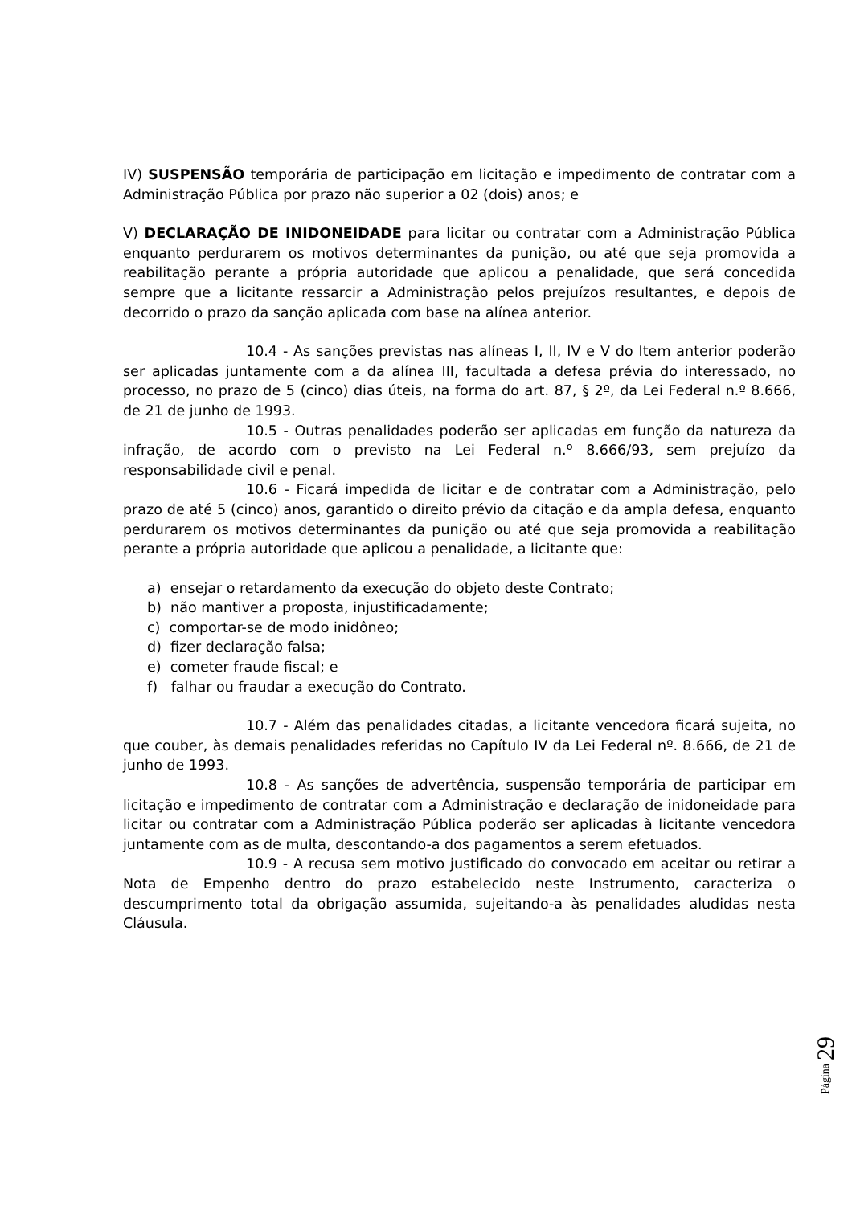IV) SUSPENSÃO temporária de participação em licitação e impedimento de contratar com a Administração Pública por prazo não superior a 02 (dois) anos; e
V) DECLARAÇÃO DE INIDONEIDADE para licitar ou contratar com a Administração Pública enquanto perdurarem os motivos determinantes da punição, ou até que seja promovida a reabilitação perante a própria autoridade que aplicou a penalidade, que será concedida sempre que a licitante ressarcir a Administração pelos prejuízos resultantes, e depois de decorrido o prazo da sanção aplicada com base na alínea anterior.
10.4 - As sanções previstas nas alíneas I, II, IV e V do Item anterior poderão ser aplicadas juntamente com a da alínea III, facultada a defesa prévia do interessado, no processo, no prazo de 5 (cinco) dias úteis, na forma do art. 87, § 2º, da Lei Federal n.º 8.666, de 21 de junho de 1993.
10.5 - Outras penalidades poderão ser aplicadas em função da natureza da infração, de acordo com o previsto na Lei Federal n.º 8.666/93, sem prejuízo da responsabilidade civil e penal.
10.6 - Ficará impedida de licitar e de contratar com a Administração, pelo prazo de até 5 (cinco) anos, garantido o direito prévio da citação e da ampla defesa, enquanto perdurarem os motivos determinantes da punição ou até que seja promovida a reabilitação perante a própria autoridade que aplicou a penalidade, a licitante que:
a) ensejar o retardamento da execução do objeto deste Contrato;
b) não mantiver a proposta, injustificadamente;
c) comportar-se de modo inidôneo;
d) fizer declaração falsa;
e) cometer fraude fiscal; e
f) falhar ou fraudar a execução do Contrato.
10.7 - Além das penalidades citadas, a licitante vencedora ficará sujeita, no que couber, às demais penalidades referidas no Capítulo IV da Lei Federal nº. 8.666, de 21 de junho de 1993.
10.8 - As sanções de advertência, suspensão temporária de participar em licitação e impedimento de contratar com a Administração e declaração de inidoneidade para licitar ou contratar com a Administração Pública poderão ser aplicadas à licitante vencedora juntamente com as de multa, descontando-a dos pagamentos a serem efetuados.
10.9 - A recusa sem motivo justificado do convocado em aceitar ou retirar a Nota de Empenho dentro do prazo estabelecido neste Instrumento, caracteriza o descumprimento total da obrigação assumida, sujeitando-a às penalidades aludidas nesta Cláusula.
Página 29